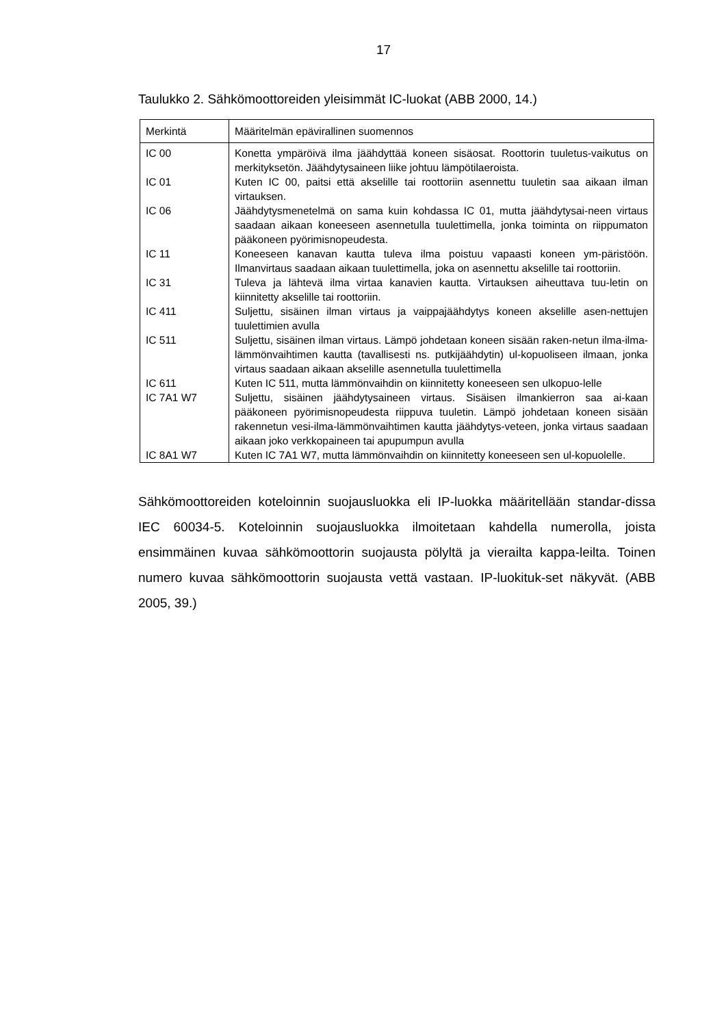17
Taulukko 2. Sähkömoottoreiden yleisimmät IC-luokat (ABB 2000, 14.)
| Merkintä | Määritelmän epävirallinen suomennos |
| --- | --- |
| IC 00 | Konetta ympäröivä ilma jäähdyttää koneen sisäosat. Roottorin tuuletus-vaikutus on merkityksetön. Jäähdytysaineen liike johtuu lämpötilaeroista. |
| IC 01 | Kuten IC 00, paitsi että akselille tai roottoriin asennettu tuuletin saa aikaan ilman virtauksen. |
| IC 06 | Jäähdytysmenetelmä on sama kuin kohdassa IC 01, mutta jäähdytysai-neen virtaus saadaan aikaan koneeseen asennetulla tuulettimella, jonka toiminta on riippumaton pääkoneen pyörimisnopeudesta. |
| IC 11 | Koneeseen kanavan kautta tuleva ilma poistuu vapaasti koneen ym-päristöön. Ilmanvirtaus saadaan aikaan tuulettimella, joka on asennettu akselille tai roottoriin. |
| IC 31 | Tuleva ja lähtevä ilma virtaa kanavien kautta. Virtauksen aiheuttava tuu-letin on kiinnitetty akselille tai roottoriin. |
| IC 411 | Suljettu, sisäinen ilman virtaus ja vaippajäähdytys koneen akselille asen-nettujen tuulettimien avulla |
| IC 511 | Suljettu, sisäinen ilman virtaus. Lämpö johdetaan koneen sisään raken-netun ilma-ilma-lämmönvaihtimen kautta (tavallisesti ns. putkijäähdytin) ul-kopuoliseen ilmaan, jonka virtaus saadaan aikaan akselille asennetulla tuulettimella |
| IC 611 | Kuten IC 511, mutta lämmönvaihdin on kiinnitetty koneeseen sen ulkopuo-lelle |
| IC 7A1 W7 | Suljettu, sisäinen jäähdytysaineen virtaus. Sisäisen ilmankierron saa ai-kaan pääkoneen pyörimisnopeudesta riippuva tuuletin. Lämpö johdetaan koneen sisään rakennetun vesi-ilma-lämmönvaihtimen kautta jäähdytys-veteen, jonka virtaus saadaan aikaan joko verkkopaineen tai apupumpun avulla |
| IC 8A1 W7 | Kuten IC 7A1 W7, mutta lämmönvaihdin on kiinnitetty koneeseen sen ul-kopuolelle. |
Sähkömoottoreiden koteloinnin suojausluokka eli IP-luokka määritellään standar-dissa IEC 60034-5. Koteloinnin suojausluokka ilmoitetaan kahdella numerolla, joista ensimmäinen kuvaa sähkömoottorin suojausta pölyltä ja vierailta kappa-leilta. Toinen numero kuvaa sähkömoottorin suojausta vettä vastaan. IP-luokituk-set näkyvät. (ABB 2005, 39.)